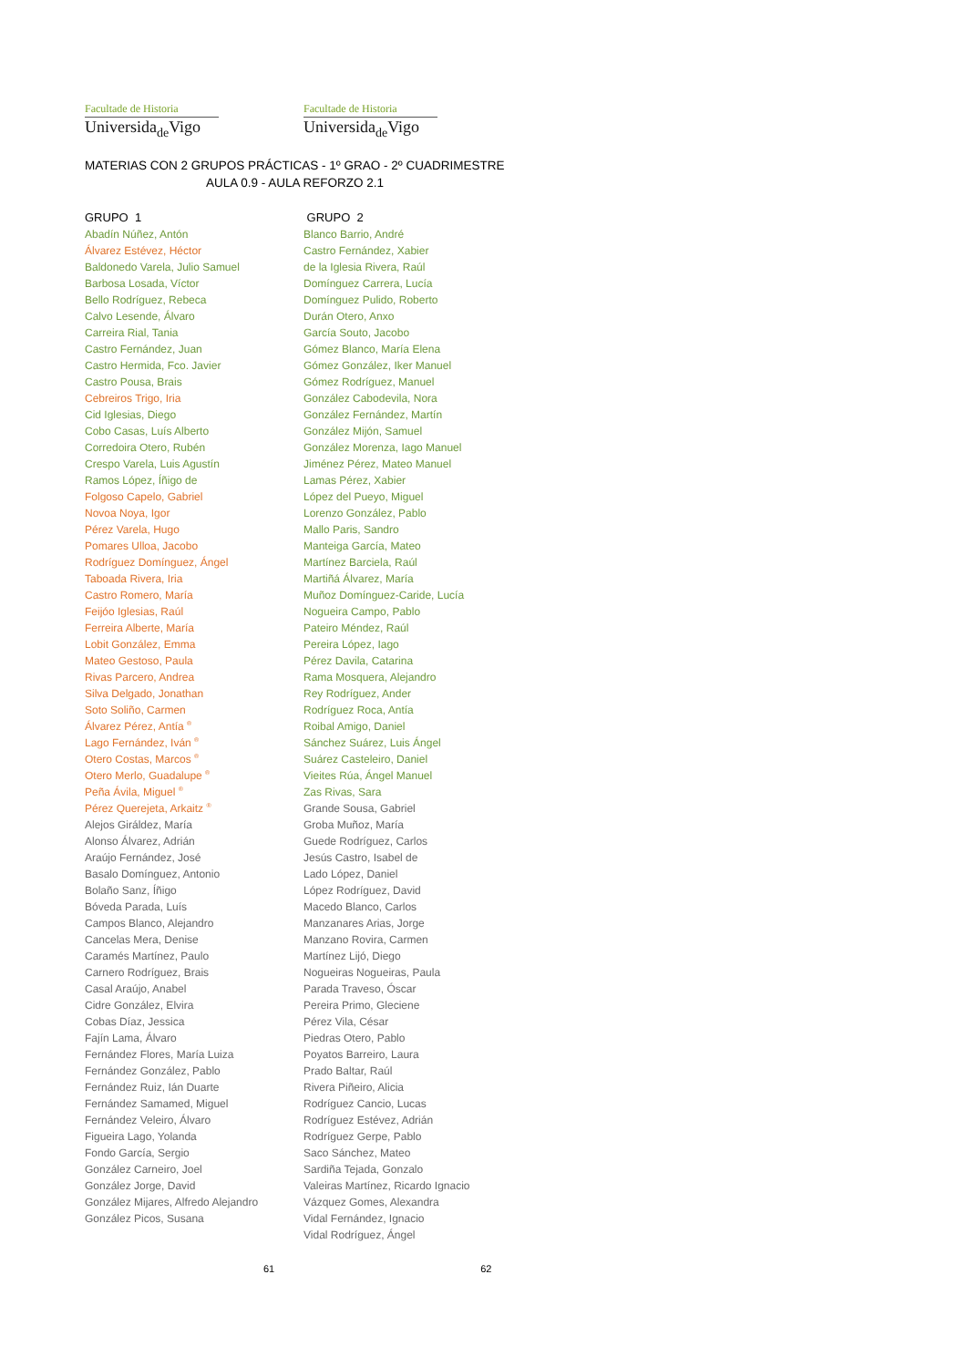Facultade de Historia
Universida<sub>de</sub>Vigo
Facultade de Historia
Universida<sub>de</sub>Vigo
MATERIAS CON 2 GRUPOS PRÁCTICAS - 1º GRAO - 2º CUADRIMESTRE
AULA 0.9 - AULA REFORZO 2.1
| GRUPO 1 | GRUPO 2 |
| --- | --- |
| Abadín Núñez, Antón | Blanco Barrio, André |
| Álvarez Estévez, Héctor | Castro Fernández, Xabier |
| Baldonedo Varela, Julio Samuel | de la Iglesia Rivera, Raúl |
| Barbosa Losada, Víctor | Domínguez Carrera, Lucía |
| Bello Rodríguez, Rebeca | Domínguez Pulido, Roberto |
| Calvo Lesende, Álvaro | Durán Otero, Anxo |
| Carreira Rial, Tania | García Souto, Jacobo |
| Castro Fernández, Juan | Gómez Blanco, María Elena |
| Castro Hermida, Fco. Javier | Gómez González, Iker Manuel |
| Castro Pousa, Brais | Gómez Rodríguez, Manuel |
| Cebreiros Trigo, Iria | González Cabodevila, Nora |
| Cid Iglesias, Diego | González Fernández, Martín |
| Cobo Casas, Luís Alberto | González Mijón, Samuel |
| Corredoira Otero, Rubén | González Morenza, Iago Manuel |
| Crespo Varela, Luis Agustín | Jiménez Pérez, Mateo Manuel |
| Ramos López, Íñigo de | Lamas Pérez, Xabier |
| Folgoso Capelo, Gabriel | López del Pueyo, Miguel |
| Novoa Noya, Igor | Lorenzo González, Pablo |
| Pérez Varela, Hugo | Mallo Paris, Sandro |
| Pomares Ulloa, Jacobo | Manteiga García, Mateo |
| Rodríguez Domínguez, Ángel | Martínez Barciela, Raúl |
| Taboada Rivera, Iria | Martiñá Álvarez, María |
| Castro Romero, María | Muñoz Domínguez-Caride, Lucía |
| Feijóo Iglesias, Raúl | Nogueira Campo, Pablo |
| Ferreira Alberte, María | Pateiro Méndez, Raúl |
| Lobit González, Emma | Pereira López, Iago |
| Mateo Gestoso, Paula | Pérez Davila, Catarina |
| Rivas Parcero, Andrea | Rama Mosquera, Alejandro |
| Silva Delgado, Jonathan | Rey Rodríguez, Ander |
| Soto Soliño, Carmen | Rodríguez Roca, Antía |
| Álvarez Pérez, Antía <sup>®</sup> | Roibal Amigo, Daniel |
| Lago Fernández, Iván <sup>®</sup> | Sánchez Suárez, Luis Ángel |
| Otero Costas, Marcos <sup>®</sup> | Suárez Casteleiro, Daniel |
| Otero Merlo, Guadalupe <sup>®</sup> | Vieites Rúa, Ángel Manuel |
| Peña Ávila, Miguel <sup>®</sup> | Zas Rivas, Sara |
| Pérez Querejeta, Arkaitz <sup>®</sup> | Grande Sousa, Gabriel |
| Alejos Giráldez, María | Groba Muñoz, María |
| Alonso Álvarez, Adrián | Guede Rodríguez, Carlos |
| Araújo Fernández, José | Jesús Castro, Isabel de |
| Basalo Domínguez, Antonio | Lado López, Daniel |
| Bolaño Sanz, Íñigo | López Rodríguez, David |
| Bóveda Parada, Luís | Macedo Blanco, Carlos |
| Campos Blanco, Alejandro | Manzanares Arias, Jorge |
| Cancelas Mera, Denise | Manzano Rovira, Carmen |
| Caramés Martínez, Paulo | Martínez Lijó, Diego |
| Carnero Rodríguez, Brais | Nogueiras Nogueiras, Paula |
| Casal Araújo, Anabel | Parada Traveso, Óscar |
| Cidre González, Elvira | Pereira Primo, Gleciene |
| Cobas Díaz, Jessica | Pérez Vila, César |
| Fajín Lama, Álvaro | Piedras Otero, Pablo |
| Fernández Flores, María Luiza | Poyatos Barreiro, Laura |
| Fernández González, Pablo | Prado Baltar, Raúl |
| Fernández Ruiz, Ián Duarte | Rivera Piñeiro, Alicia |
| Fernández Samamed, Miguel | Rodríguez Cancio, Lucas |
| Fernández Veleiro, Álvaro | Rodríguez Estévez, Adrián |
| Figueira Lago, Yolanda | Rodríguez Gerpe, Pablo |
| Fondo García, Sergio | Saco Sánchez, Mateo |
| González Carneiro, Joel | Sardiña Tejada, Gonzalo |
| González Jorge, David | Valeiras Martínez, Ricardo Ignacio |
| González Mijares, Alfredo Alejandro | Vázquez Gomes, Alexandra |
| González Picos, Susana | Vidal Fernández, Ignacio |
| | Vidal Rodríguez, Ángel |
61 62